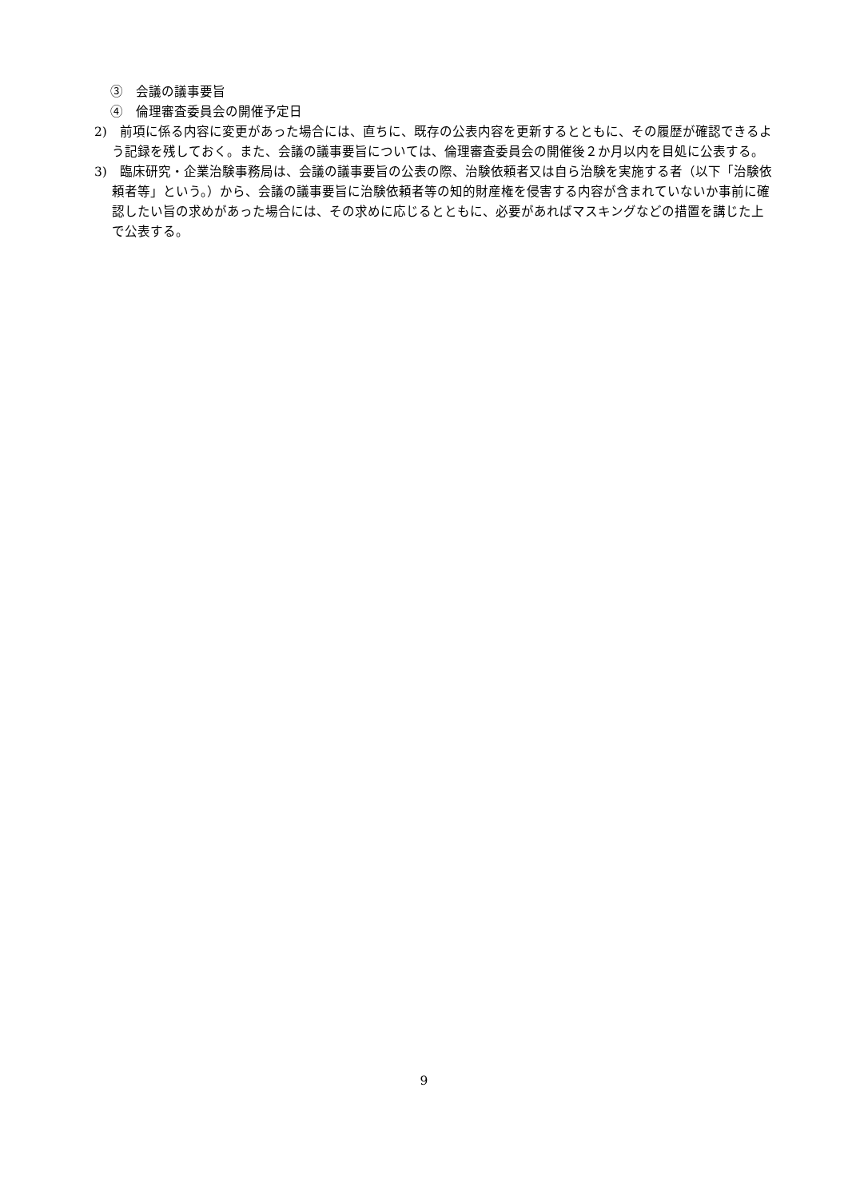③　会議の議事要旨
④　倫理審査委員会の開催予定日
2)　前項に係る内容に変更があった場合には、直ちに、既存の公表内容を更新するとともに、その履歴が確認できるよう記録を残しておく。また、会議の議事要旨については、倫理審査委員会の開催後２か月以内を目処に公表する。
3)　臨床研究・企業治験事務局は、会議の議事要旨の公表の際、治験依頼者又は自ら治験を実施する者（以下「治験依頼者等」という。）から、会議の議事要旨に治験依頼者等の知的財産権を侵害する内容が含まれていないか事前に確認したい旨の求めがあった場合には、その求めに応じるとともに、必要があればマスキングなどの措置を講じた上で公表する。
9